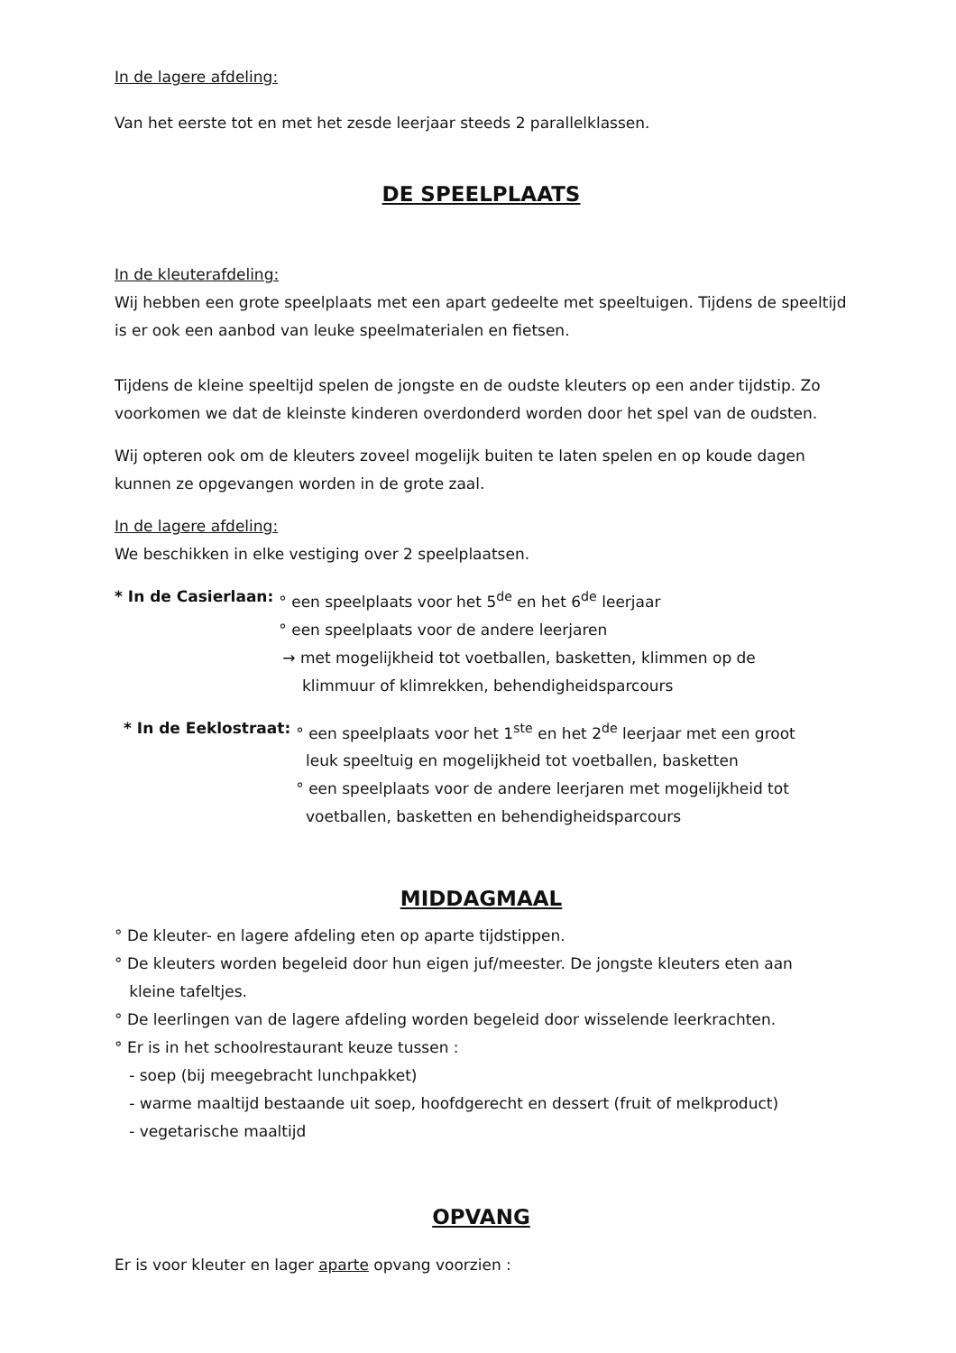In de lagere afdeling:
Van het eerste tot en met het zesde leerjaar steeds 2 parallelklassen.
DE SPEELPLAATS
In de kleuterafdeling:
Wij hebben een grote speelplaats met een apart gedeelte met speeltuigen. Tijdens de speeltijd is er ook een aanbod van leuke speelmaterialen en fietsen.
Tijdens de kleine speeltijd spelen de jongste en de oudste kleuters op een ander tijdstip. Zo voorkomen we dat de kleinste kinderen overdonderd worden door het spel van de oudsten.
Wij opteren ook om de kleuters zoveel mogelijk buiten te laten spelen en op koude dagen kunnen ze opgevangen worden in de grote zaal.
In de lagere afdeling:
We beschikken in elke vestiging over 2 speelplaatsen.
* In de Casierlaan: ° een speelplaats voor het 5<sup>de</sup> en het 6<sup>de</sup> leerjaar
° een speelplaats voor de andere leerjaren
→ met mogelijkheid tot voetballen, basketten, klimmen op de
klimmuur of klimrekken, behendigheidsparcours
* In de Eeklostraat: ° een speelplaats voor het 1<sup>ste</sup> en het 2<sup>de</sup> leerjaar met een groot
leuk speeltuig en mogelijkheid tot voetballen, basketten
° een speelplaats voor de andere leerjaren met mogelijkheid tot
voetballen, basketten en behendigheidsparcours
MIDDAGMAAL
° De kleuter- en lagere afdeling eten op aparte tijdstippen.
° De kleuters worden begeleid door hun eigen juf/meester. De jongste kleuters eten aan
kleine tafeltjes.
° De leerlingen van de lagere afdeling worden begeleid door wisselende leerkrachten.
° Er is in het schoolrestaurant keuze tussen :
- soep (bij meegebracht lunchpakket)
- warme maaltijd bestaande uit soep, hoofdgerecht en dessert (fruit of melkproduct)
- vegetarische maaltijd
OPVANG
Er is voor kleuter en lager aparte opvang voorzien :